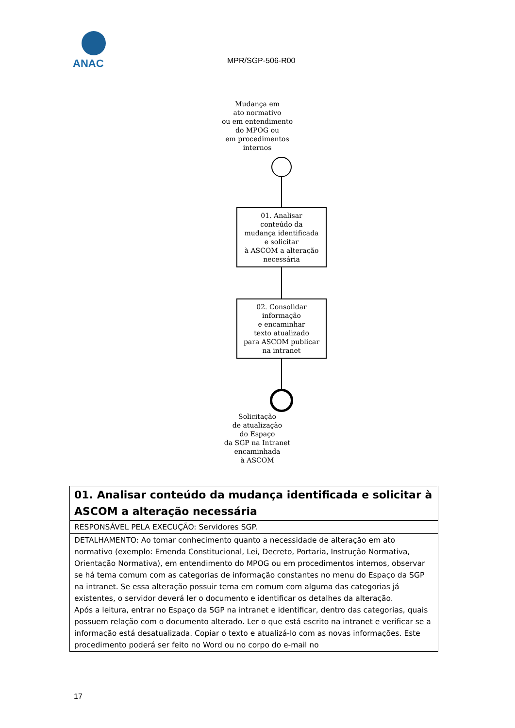ANAC
MPR/SGP-506-R00
Mudança em
ato normativo
ou em entendimento
do MPOG ou
em procedimentos
internos
01. Analisar
conteúdo da
mudança identificada
e solicitar
à ASCOM a alteração
necessária
02. Consolidar
informação
e encaminhar
texto atualizado
para ASCOM publicar
na intranet
Solicitação
de atualização
do Espaço
da SGP na Intranet
encaminhada
à ASCOM
| 01. Analisar conteúdo da mudança identificada e solicitar à ASCOM a alteração necessária |
| --- |
| RESPONSÁVEL PELA EXECUÇÃO: Servidores SGP. |
| DETALHAMENTO: Ao tomar conhecimento quanto a necessidade de alteração em ato normativo (exemplo: Emenda Constitucional, Lei, Decreto, Portaria, Instrução Normativa, Orientação Normativa), em entendimento do MPOG ou em procedimentos internos, observar se há tema comum com as categorias de informação constantes no menu do Espaço da SGP na intranet. Se essa alteração possuir tema em comum com alguma das categorias já existentes, o servidor deverá ler o documento e identificar os detalhes da alteração. Após a leitura, entrar no Espaço da SGP na intranet e identificar, dentro das categorias, quais possuem relação com o documento alterado. Ler o que está escrito na intranet e verificar se a informação está desatualizada. Copiar o texto e atualizá-lo com as novas informações. Este procedimento poderá ser feito no Word ou no corpo do e-mail no |
17